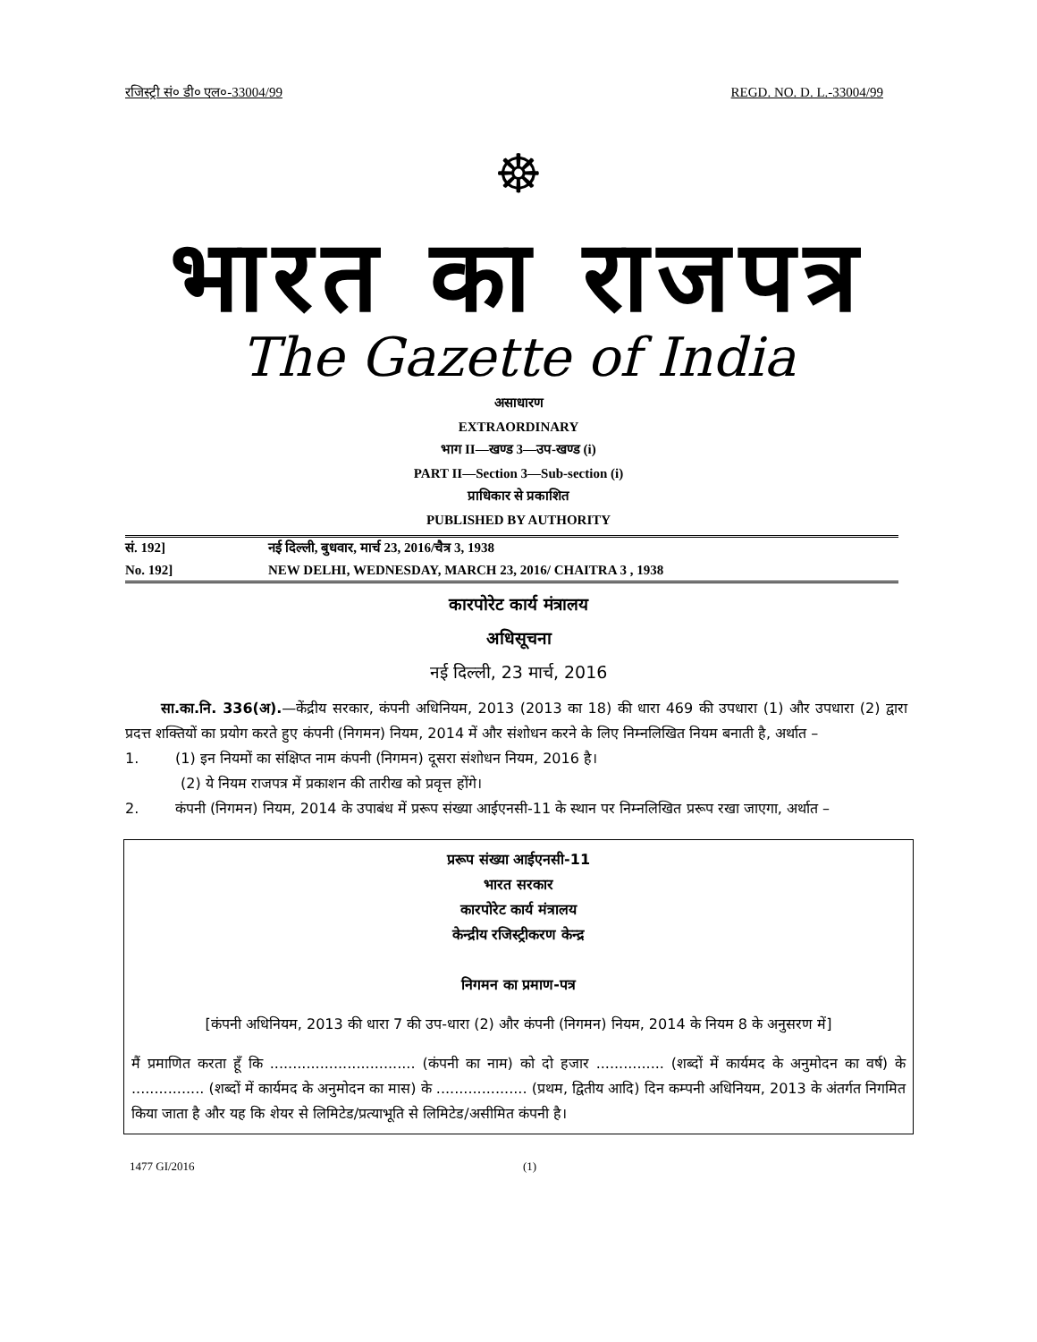रजिस्ट्री सं० डी० एल०-33004/99 REGD. NO. D. L.-33004/99
☸
भारत का राजपत्र
The Gazette of India
असाधारण
EXTRAORDINARY
भाग II—खण्ड 3—उप-खण्ड (i)
PART II—Section 3—Sub-section (i)
प्राधिकार से प्रकाशित
PUBLISHED BY AUTHORITY
सं. 192] नई दिल्ली, बुधवार, मार्च 23, 2016/चैत्र 3, 1938
No. 192] NEW DELHI, WEDNESDAY, MARCH 23, 2016/ CHAITRA 3 , 1938
कारपोरेट कार्य मंत्रालय
अधिसूचना
नई दिल्ली, 23 मार्च, 2016
सा.का.नि. 336(अ).—केंद्रीय सरकार, कंपनी अधिनियम, 2013 (2013 का 18) की धारा 469 की उपधारा (1) और उपधारा (2) द्वारा प्रदत्त शक्तियों का प्रयोग करते हुए कंपनी (निगमन) नियम, 2014 में और संशोधन करने के लिए निम्नलिखित नियम बनाती है, अर्थात –
1. (1) इन नियमों का संक्षिप्त नाम कंपनी (निगमन) दूसरा संशोधन नियम, 2016 है।
(2) ये नियम राजपत्र में प्रकाशन की तारीख को प्रवृत्त होंगे।
2. कंपनी (निगमन) नियम, 2014 के उपाबंध में प्ररूप संख्या आईएनसी-11 के स्थान पर निम्नलिखित प्ररूप रखा जाएगा, अर्थात –
प्ररूप संख्या आईएनसी-11
भारत सरकार
कारपोरेट कार्य मंत्रालय
केन्द्रीय रजिस्ट्रीकरण केन्द्र
निगमन का प्रमाण-पत्र
[कंपनी अधिनियम, 2013 की धारा 7 की उप-धारा (2) और कंपनी (निगमन) नियम, 2014 के नियम 8 के अनुसरण में]
मैं प्रमाणित करता हूँ कि ................................ (कंपनी का नाम) को दो हजार ............... (शब्दों में कार्यमद के अनुमोदन का वर्ष) के ................ (शब्दों में कार्यमद के अनुमोदन का मास) के .................... (प्रथम, द्वितीय आदि) दिन कम्पनी अधिनियम, 2013 के अंतर्गत निगमित किया जाता है और यह कि शेयर से लिमिटेड/प्रत्याभूति से लिमिटेड/असीमित कंपनी है।
1477 GI/2016 (1)